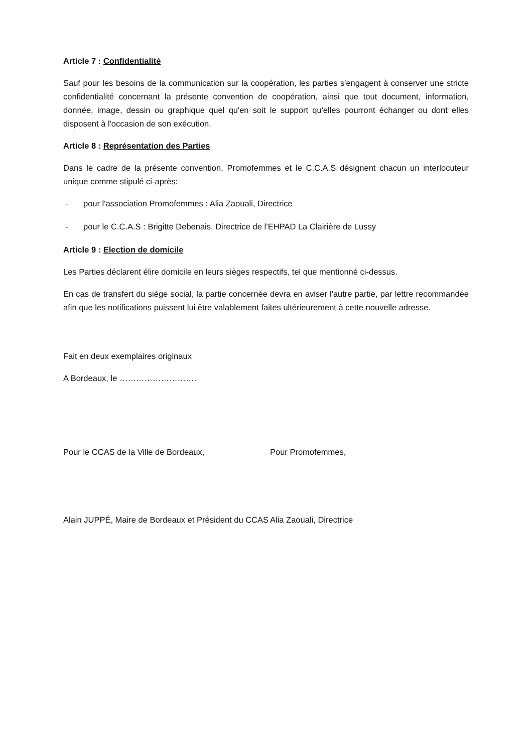Article 7 : Confidentialité
Sauf pour les besoins de la communication sur la coopération, les parties s'engagent à conserver une stricte confidentialité concernant la présente convention de coopération, ainsi que tout document, information, donnée, image, dessin ou graphique quel qu'en soit le support qu'elles pourront échanger ou dont elles disposent à l'occasion de son exécution.
Article 8 : Représentation des Parties
Dans le cadre de la présente convention, Promofemmes et le C.C.A.S désignent chacun un interlocuteur unique comme stipulé ci-après:
- pour l'association Promofemmes : Alia Zaouali, Directrice
- pour le C.C.A.S : Brigitte Debenais, Directrice de l’EHPAD La Clairière de Lussy
Article 9 : Election de domicile
Les Parties déclarent élire domicile en leurs sièges respectifs, tel que mentionné ci-dessus.
En cas de transfert du siège social, la partie concernée devra en aviser l'autre partie, par lettre recommandée afin que les notifications puissent lui être valablement faites ultérieurement à cette nouvelle adresse.
Fait en deux exemplaires originaux
A Bordeaux, le ……………………….
Pour le CCAS de la Ville de Bordeaux, Pour Promofemmes,
Alain JUPPÉ, Maire de Bordeaux et Président du CCAS
Alia Zaouali, Directrice